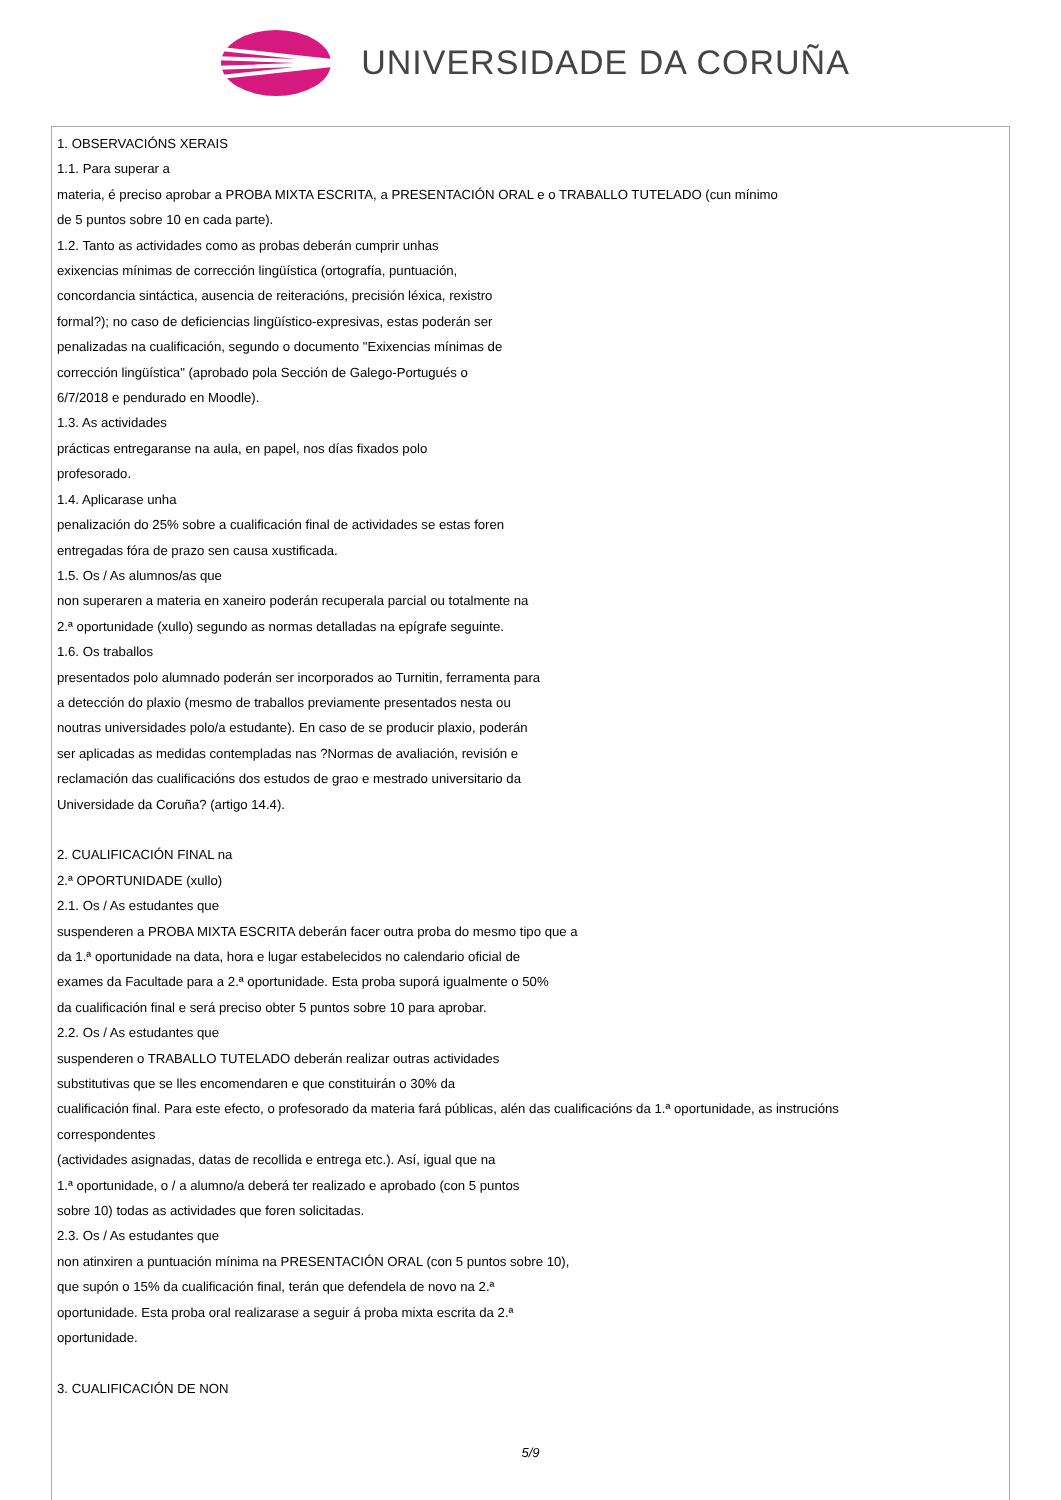UNIVERSIDADE DA CORUÑA
1. OBSERVACIÓNS XERAIS
1.1. Para superar a
materia, é preciso aprobar a PROBA MIXTA ESCRITA, a PRESENTACIÓN ORAL e o TRABALLO TUTELADO (cun mínimo
de 5 puntos sobre 10 en cada parte).
1.2. Tanto as actividades como as probas deberán cumprir unhas
exixencias mínimas de corrección lingüística (ortografía, puntuación,
concordancia sintáctica, ausencia de reiteracións, precisión léxica, rexistro
formal?); no caso de deficiencias lingüístico-expresivas, estas poderán ser
penalizadas na cualificación, segundo o documento "Exixencias mínimas de
corrección lingüística" (aprobado pola Sección de Galego-Portugués o
6/7/2018 e pendurado en Moodle).
1.3. As actividades
prácticas entregaranse na aula, en papel, nos días fixados polo
profesorado.
1.4. Aplicarase unha
penalización do 25% sobre a cualificación final de actividades se estas foren
entregadas fóra de prazo sen causa xustificada.
1.5. Os / As alumnos/as que
non superaren a materia en xaneiro poderán recuperala parcial ou totalmente na
2.ª oportunidade (xullo) segundo as normas detalladas na epígrafe seguinte.
1.6. Os traballos
presentados polo alumnado poderán ser incorporados ao Turnitin, ferramenta para
a detección do plaxio (mesmo de traballos previamente presentados nesta ou
noutras universidades polo/a estudante). En caso de se producir plaxio, poderán
ser aplicadas as medidas contempladas nas ?Normas de avaliación, revisión e
reclamación das cualificacións dos estudos de grao e mestrado universitario da
Universidade da Coruña? (artigo 14.4).
2. CUALIFICACIÓN FINAL na
2.ª OPORTUNIDADE (xullo)
2.1. Os / As estudantes que
suspenderen a PROBA MIXTA ESCRITA deberán facer outra proba do mesmo tipo que a
da 1.ª oportunidade na data, hora e lugar estabelecidos no calendario oficial de
exames da Facultade para a 2.ª oportunidade. Esta proba suporá igualmente o 50%
da cualificación final e será preciso obter 5 puntos sobre 10 para aprobar.
2.2. Os / As estudantes que
suspenderen o TRABALLO TUTELADO deberán realizar outras actividades
substitutivas que se lles encomendaren e que constituirán o 30% da
cualificación final. Para este efecto, o profesorado da materia fará públicas, alén das cualificacións da 1.ª oportunidade, as instrucións
correspondentes
(actividades asignadas, datas de recollida e entrega etc.). Así, igual que na
1.ª oportunidade, o / a alumno/a deberá ter realizado e aprobado (con 5 puntos
sobre 10) todas as actividades que foren solicitadas.
2.3. Os / As estudantes que
non atinxiren a puntuación mínima na PRESENTACIÓN ORAL (con 5 puntos sobre 10),
que supón o 15% da cualificación final, terán que defendela de novo na 2.ª
oportunidade. Esta proba oral realizarase a seguir á proba mixta escrita da 2.ª
oportunidade.
3. CUALIFICACIÓN DE NON
5/9